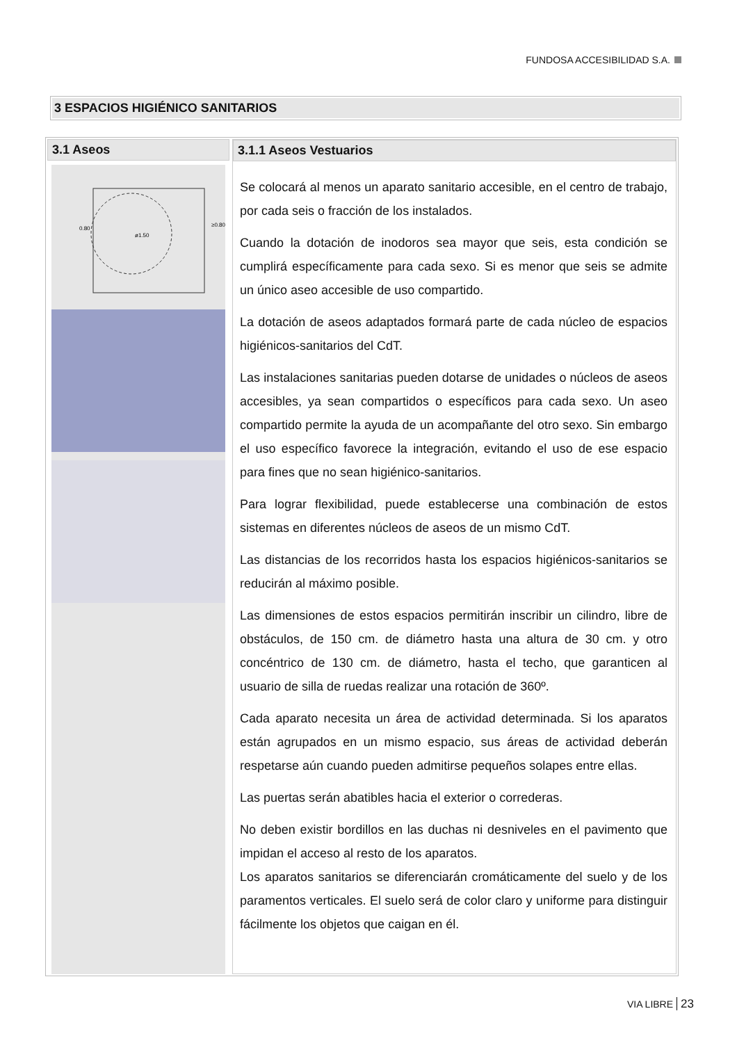FUNDOSA ACCESIBILIDAD S.A.
3 ESPACIOS HIGIÉNICO SANITARIOS
3.1 Aseos
0.80
ø1.50
≥0.80
3.1.1 Aseos Vestuarios
Se colocará al menos un aparato sanitario accesible, en el centro de trabajo, por cada seis o fracción de los instalados.
Cuando la dotación de inodoros sea mayor que seis, esta condición se cumplirá específicamente para cada sexo. Si es menor que seis se admite un único aseo accesible de uso compartido.
La dotación de aseos adaptados formará parte de cada núcleo de espacios higiénicos-sanitarios del CdT.
Las instalaciones sanitarias pueden dotarse de unidades o núcleos de aseos accesibles, ya sean compartidos o específicos para cada sexo. Un aseo compartido permite la ayuda de un acompañante del otro sexo. Sin embargo el uso específico favorece la integración, evitando el uso de ese espacio para fines que no sean higiénico-sanitarios.
Para lograr flexibilidad, puede establecerse una combinación de estos sistemas en diferentes núcleos de aseos de un mismo CdT.
Las distancias de los recorridos hasta los espacios higiénicos-sanitarios se reducirán al máximo posible.
Las dimensiones de estos espacios permitirán inscribir un cilindro, libre de obstáculos, de 150 cm. de diámetro hasta una altura de 30 cm. y otro concéntrico de 130 cm. de diámetro, hasta el techo, que garanticen al usuario de silla de ruedas realizar una rotación de 360º.
Cada aparato necesita un área de actividad determinada. Si los aparatos están agrupados en un mismo espacio, sus áreas de actividad deberán respetarse aún cuando pueden admitirse pequeños solapes entre ellas.
Las puertas serán abatibles hacia el exterior o correderas.
No deben existir bordillos en las duchas ni desniveles en el pavimento que impidan el acceso al resto de los aparatos.
Los aparatos sanitarios se diferenciarán cromáticamente del suelo y de los paramentos verticales. El suelo será de color claro y uniforme para distinguir fácilmente los objetos que caigan en él.
VIA LIBRE 23